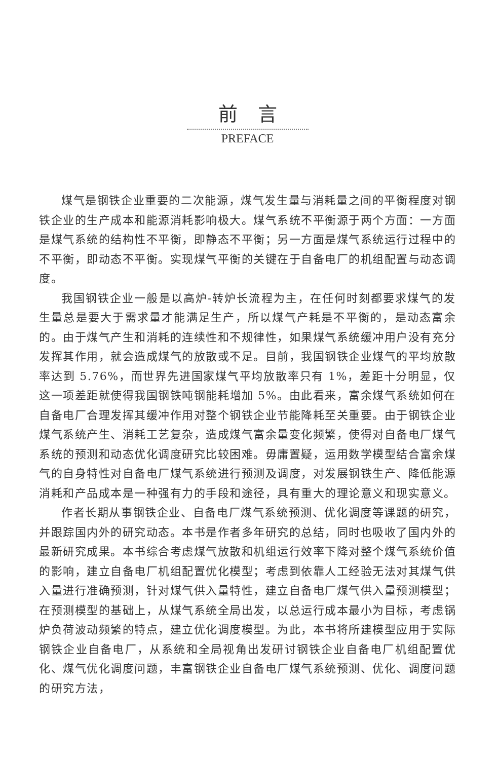前言
PREFACE
煤气是钢铁企业重要的二次能源，煤气发生量与消耗量之间的平衡程度对钢铁企业的生产成本和能源消耗影响极大。煤气系统不平衡源于两个方面：一方面是煤气系统的结构性不平衡，即静态不平衡；另一方面是煤气系统运行过程中的不平衡，即动态不平衡。实现煤气平衡的关键在于自备电厂的机组配置与动态调度。
我国钢铁企业一般是以高炉-转炉长流程为主，在任何时刻都要求煤气的发生量总是要大于需求量才能满足生产，所以煤气产耗是不平衡的，是动态富余的。由于煤气产生和消耗的连续性和不规律性，如果煤气系统缓冲用户没有充分发挥其作用，就会造成煤气的放散或不足。目前，我国钢铁企业煤气的平均放散率达到 5.76%，而世界先进国家煤气平均放散率只有 1%，差距十分明显，仅这一项差距就使得我国钢铁吨钢能耗增加 5%。由此看来，富余煤气系统如何在自备电厂合理发挥其缓冲作用对整个钢铁企业节能降耗至关重要。由于钢铁企业煤气系统产生、消耗工艺复杂，造成煤气富余量变化频繁，使得对自备电厂煤气系统的预测和动态优化调度研究比较困难。毋庸置疑，运用数学模型结合富余煤气的自身特性对自备电厂煤气系统进行预测及调度，对发展钢铁生产、降低能源消耗和产品成本是一种强有力的手段和途径，具有重大的理论意义和现实意义。
作者长期从事钢铁企业、自备电厂煤气系统预测、优化调度等课题的研究，并跟踪国内外的研究动态。本书是作者多年研究的总结，同时也吸收了国内外的最新研究成果。本书综合考虑煤气放散和机组运行效率下降对整个煤气系统价值的影响，建立自备电厂机组配置优化模型；考虑到依靠人工经验无法对其煤气供入量进行准确预测，针对煤气供入量特性，建立自备电厂煤气供入量预测模型；在预测模型的基础上，从煤气系统全局出发，以总运行成本最小为目标，考虑锅炉负荷波动频繁的特点，建立优化调度模型。为此，本书将所建模型应用于实际钢铁企业自备电厂，从系统和全局视角出发研讨钢铁企业自备电厂机组配置优化、煤气优化调度问题，丰富钢铁企业自备电厂煤气系统预测、优化、调度问题的研究方法，